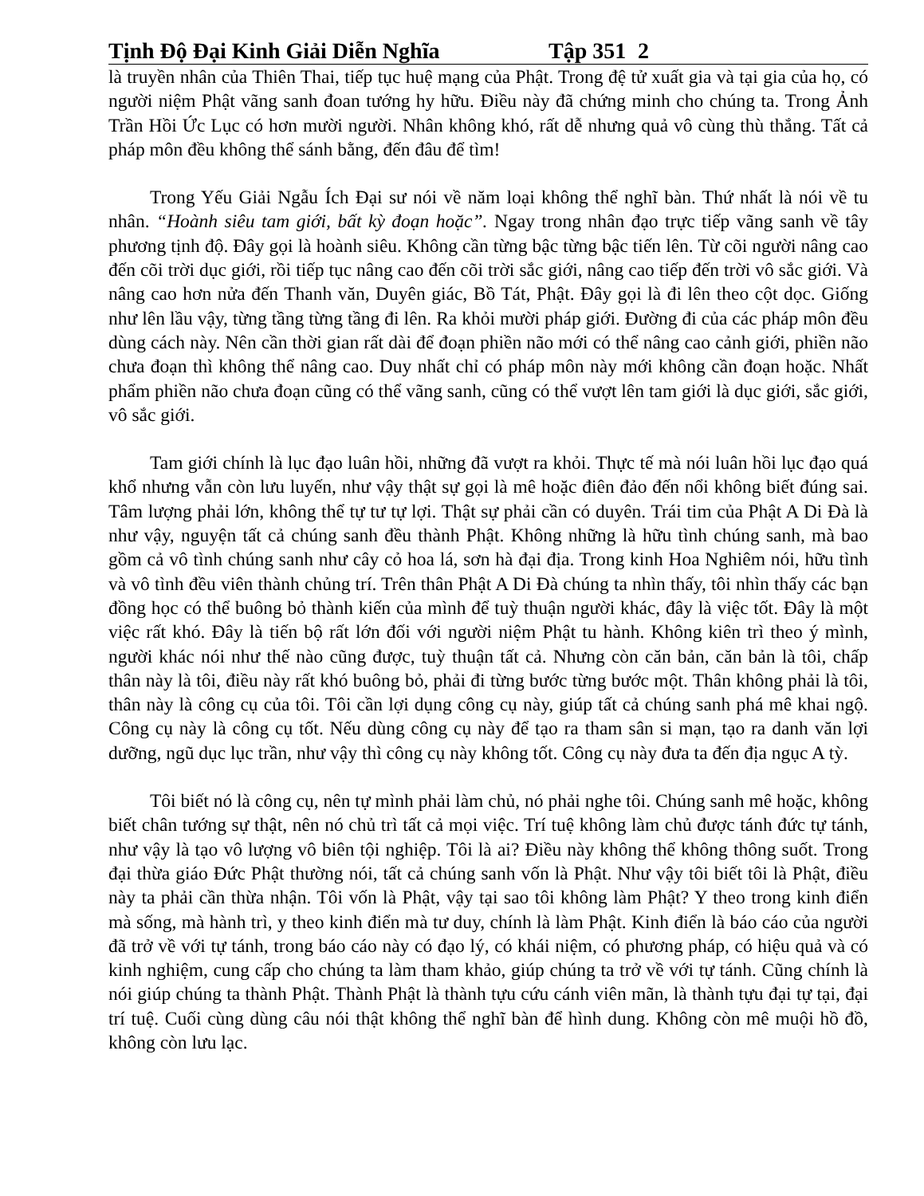Tịnh Độ Đại Kinh Giải Diễn Nghĩa Tập 351 2
là truyền nhân của Thiên Thai, tiếp tục huệ mạng của Phật. Trong đệ tử xuất gia và tại gia của họ, có người niệm Phật vãng sanh đoan tướng hy hữu. Điều này đã chứng minh cho chúng ta. Trong Ảnh Trần Hồi Ức Lục có hơn mười người. Nhân không khó, rất dễ nhưng quả vô cùng thù thắng. Tất cả pháp môn đều không thể sánh bằng, đến đâu để tìm!
Trong Yếu Giải Ngẫu Ích Đại sư nói về năm loại không thể nghĩ bàn. Thứ nhất là nói về tu nhân. “Hoành siêu tam giới, bất kỳ đoạn hoặc”. Ngay trong nhân đạo trực tiếp vãng sanh về tây phương tịnh độ. Đây gọi là hoành siêu. Không cần từng bậc từng bậc tiến lên. Từ cõi người nâng cao đến cõi trời dục giới, rồi tiếp tục nâng cao đến cõi trời sắc giới, nâng cao tiếp đến trời vô sắc giới. Và nâng cao hơn nửa đến Thanh văn, Duyên giác, Bồ Tát, Phật. Đây gọi là đi lên theo cột dọc. Giống như lên lầu vậy, từng tầng từng tầng đi lên. Ra khỏi mười pháp giới. Đường đi của các pháp môn đều dùng cách này. Nên cần thời gian rất dài để đoạn phiền não mới có thể nâng cao cảnh giới, phiền não chưa đoạn thì không thể nâng cao. Duy nhất chỉ có pháp môn này mới không cần đoạn hoặc. Nhất phẩm phiền não chưa đoạn cũng có thể vãng sanh, cũng có thể vượt lên tam giới là dục giới, sắc giới, vô sắc giới.
Tam giới chính là lục đạo luân hồi, những đã vượt ra khỏi. Thực tế mà nói luân hồi lục đạo quá khổ nhưng vẫn còn lưu luyến, như vậy thật sự gọi là mê hoặc điên đảo đến nổi không biết đúng sai. Tâm lượng phải lớn, không thể tự tư tự lợi. Thật sự phải cần có duyên. Trái tim của Phật A Di Đà là như vậy, nguyện tất cả chúng sanh đều thành Phật. Không những là hữu tình chúng sanh, mà bao gồm cả vô tình chúng sanh như cây cỏ hoa lá, sơn hà đại địa. Trong kinh Hoa Nghiêm nói, hữu tình và vô tình đều viên thành chủng trí. Trên thân Phật A Di Đà chúng ta nhìn thấy, tôi nhìn thấy các bạn đồng học có thể buông bỏ thành kiến của mình để tuỳ thuận người khác, đây là việc tốt. Đây là một việc rất khó. Đây là tiến bộ rất lớn đối với người niệm Phật tu hành. Không kiên trì theo ý mình, người khác nói như thế nào cũng được, tuỳ thuận tất cả. Nhưng còn căn bản, căn bản là tôi, chấp thân này là tôi, điều này rất khó buông bỏ, phải đi từng bước từng bước một. Thân không phải là tôi, thân này là công cụ của tôi. Tôi cần lợi dụng công cụ này, giúp tất cả chúng sanh phá mê khai ngộ. Công cụ này là công cụ tốt. Nếu dùng công cụ này để tạo ra tham sân si mạn, tạo ra danh văn lợi dưỡng, ngũ dục lục trần, như vậy thì công cụ này không tốt. Công cụ này đưa ta đến địa ngục A tỳ.
Tôi biết nó là công cụ, nên tự mình phải làm chủ, nó phải nghe tôi. Chúng sanh mê hoặc, không biết chân tướng sự thật, nên nó chủ trì tất cả mọi việc. Trí tuệ không làm chủ được tánh đức tự tánh, như vậy là tạo vô lượng vô biên tội nghiệp. Tôi là ai? Điều này không thể không thông suốt. Trong đại thừa giáo Đức Phật thường nói, tất cả chúng sanh vốn là Phật. Như vậy tôi biết tôi là Phật, điều này ta phải cần thừa nhận. Tôi vốn là Phật, vậy tại sao tôi không làm Phật? Y theo trong kinh điển mà sống, mà hành trì, y theo kinh điển mà tư duy, chính là làm Phật. Kinh điển là báo cáo của người đã trở về với tự tánh, trong báo cáo này có đạo lý, có khái niệm, có phương pháp, có hiệu quả và có kinh nghiệm, cung cấp cho chúng ta làm tham khảo, giúp chúng ta trở về với tự tánh. Cũng chính là nói giúp chúng ta thành Phật. Thành Phật là thành tựu cứu cánh viên mãn, là thành tựu đại tự tại, đại trí tuệ. Cuối cùng dùng câu nói thật không thể nghĩ bàn để hình dung. Không còn mê muội hồ đồ, không còn lưu lạc.